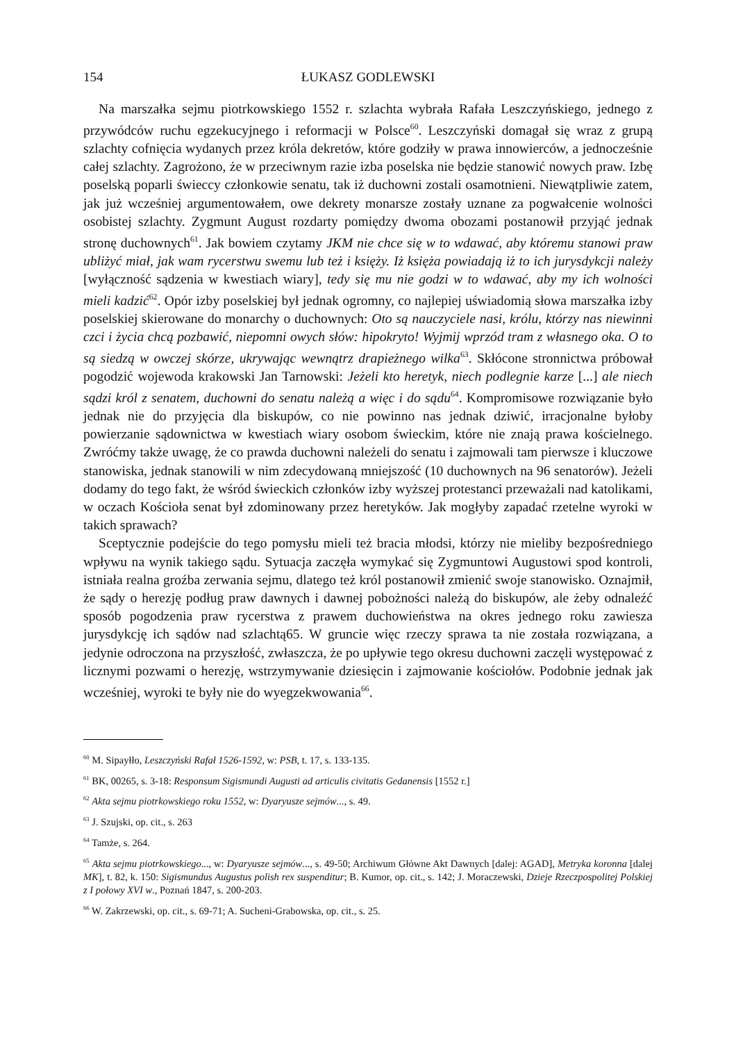154 ŁUKASZ GODLEWSKI
Na marszałka sejmu piotrkowskiego 1552 r. szlachta wybrała Rafała Leszczyńskiego, jednego z przywódców ruchu egzekucyjnego i reformacji w Polsce<sup>60</sup>. Leszczyński domagał się wraz z grupą szlachty cofnięcia wydanych przez króla dekretów, które godziły w prawa innowierców, a jednocześnie całej szlachty. Zagrożono, że w przeciwnym razie izba poselska nie będzie stanowić nowych praw. Izbę poselską poparli świeccy członkowie senatu, tak iż duchowni zostali osamotnieni. Niewątpliwie zatem, jak już wcześniej argumentowałem, owe dekrety monarsze zostały uznane za pogwałcenie wolności osobistej szlachty. Zygmunt August rozdarty pomiędzy dwoma obozami postanowił przyjąć jednak stronę duchownych<sup>61</sup>. Jak bowiem czytamy JKM nie chce się w to wdawać, aby któremu stanowi praw ubliżyć miał, jak wam rycerstwu swemu lub też i księży. Iż księża powiadają iż to ich jurysdykcji należy [wyłączność sądzenia w kwestiach wiary], tedy się mu nie godzi w to wdawać, aby my ich wolności mieli kadzić<sup>62</sup>. Opór izby poselskiej był jednak ogromny, co najlepiej uświadomią słowa marszałka izby poselskiej skierowane do monarchy o duchownych: Oto są nauczyciele nasi, królu, którzy nas niewinni czci i życia chcą pozbawić, niepomni owych słów: hipokryto! Wyjmij wprzód tram z własnego oka. O to są siedzą w owczej skórze, ukrywając wewnątrz drapieżnego wilka<sup>63</sup>. Skłócone stronnictwa próbował pogodzić wojewoda krakowski Jan Tarnowski: Jeżeli kto heretyk, niech podlegnie karze [...] ale niech sądzi król z senatem, duchowni do senatu należą a więc i do sądu<sup>64</sup>. Kompromisowe rozwiązanie było jednak nie do przyjęcia dla biskupów, co nie powinno nas jednak dziwić, irracjonalne byłoby powierzanie sądownictwa w kwestiach wiary osobom świeckim, które nie znają prawa kościelnego. Zwróćmy także uwagę, że co prawda duchowni należeli do senatu i zajmowali tam pierwsze i kluczowe stanowiska, jednak stanowili w nim zdecydowaną mniejszość (10 duchownych na 96 senatorów). Jeżeli dodamy do tego fakt, że wśród świeckich członków izby wyższej protestanci przeważali nad katolikami, w oczach Kościoła senat był zdominowany przez heretyków. Jak mogłyby zapadać rzetelne wyroki w takich sprawach?
Sceptycznie podejście do tego pomysłu mieli też bracia młodsi, którzy nie mieliby bezpośredniego wpływu na wynik takiego sądu. Sytuacja zaczęła wymykać się Zygmuntowi Augustowi spod kontroli, istniała realna groźba zerwania sejmu, dlatego też król postanowił zmienić swoje stanowisko. Oznajmił, że sądy o herezję podług praw dawnych i dawnej pobożności należą do biskupów, ale żeby odnaleźć sposób pogodzenia praw rycerstwa z prawem duchowieństwa na okres jednego roku zawiesza jurysdykcję ich sądów nad szlachtą65. W gruncie więc rzeczy sprawa ta nie została rozwiązana, a jedynie odroczona na przyszłość, zwłaszcza, że po upływie tego okresu duchowni zaczęli występować z licznymi pozwami o herezję, wstrzymywanie dziesięcin i zajmowanie kościołów. Podobnie jednak jak wcześniej, wyroki te były nie do wyegzekwowania<sup>66</sup>.
<sup>60</sup> M. Sipayłło, Leszczyński Rafał 1526-1592, w: PSB, t. 17, s. 133-135.
<sup>61</sup> BK, 00265, s. 3-18: Responsum Sigismundi Augusti ad articulis civitatis Gedanensis [1552 r.]
<sup>62</sup> Akta sejmu piotrkowskiego roku 1552, w: Dyaryusze sejmów..., s. 49.
<sup>63</sup> J. Szujski, op. cit., s. 263
<sup>64</sup> Tamże, s. 264.
<sup>65</sup> Akta sejmu piotrkowskiego..., w: Dyaryusze sejmów..., s. 49-50; Archiwum Główne Akt Dawnych [dalej: AGAD], Metryka koronna [dalej MK], t. 82, k. 150: Sigismundus Augustus polish rex suspenditur; B. Kumor, op. cit., s. 142; J. Moraczewski, Dzieje Rzeczpospolitej Polskiej z I połowy XVI w., Poznań 1847, s. 200-203.
<sup>66</sup> W. Zakrzewski, op. cit., s. 69-71; A. Sucheni-Grabowska, op. cit., s. 25.